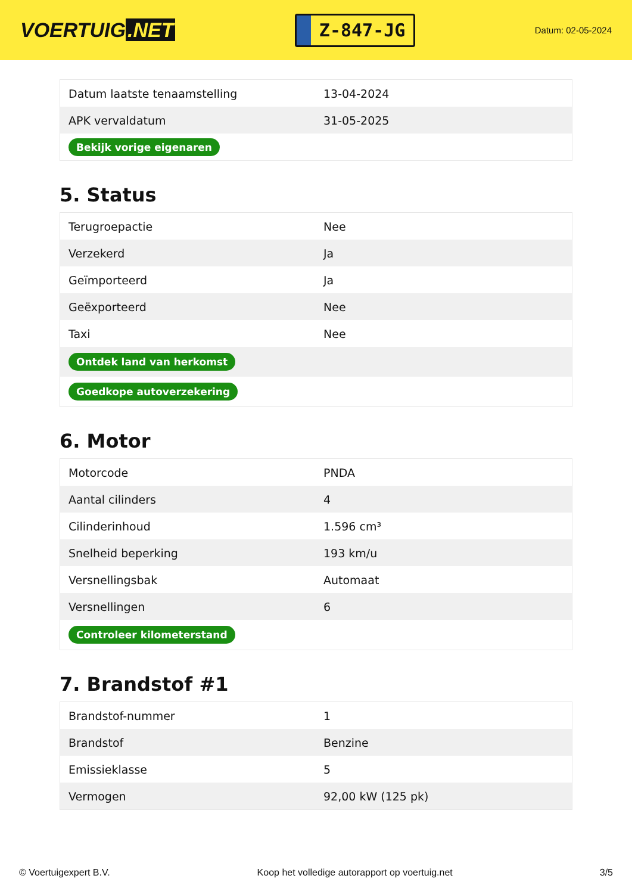VOERTUIG.NET
Z-847-JG
Datum: 02-05-2024
| Datum laatste tenaamstelling | 13-04-2024 |
| APK vervaldatum | 31-05-2025 |
| Bekijk vorige eigenaren | |
5. Status
| Terugroepactie | Nee |
| Verzekerd | Ja |
| Geïmporteerd | Ja |
| Geëxporteerd | Nee |
| Taxi | Nee |
| Ontdek land van herkomst | |
| Goedkope autoverzekering | |
6. Motor
| Motorcode | PNDA |
| Aantal cilinders | 4 |
| Cilinderinhoud | 1.596 cm³ |
| Snelheid beperking | 193 km/u |
| Versnellingsbak | Automaat |
| Versnellingen | 6 |
| Controleer kilometerstand | |
7. Brandstof #1
| Brandstof-nummer | 1 |
| Brandstof | Benzine |
| Emissieklasse | 5 |
| Vermogen | 92,00 kW (125 pk) |
© Voertuigexpert B.V. Koop het volledige autorapport op voertuig.net 3/5